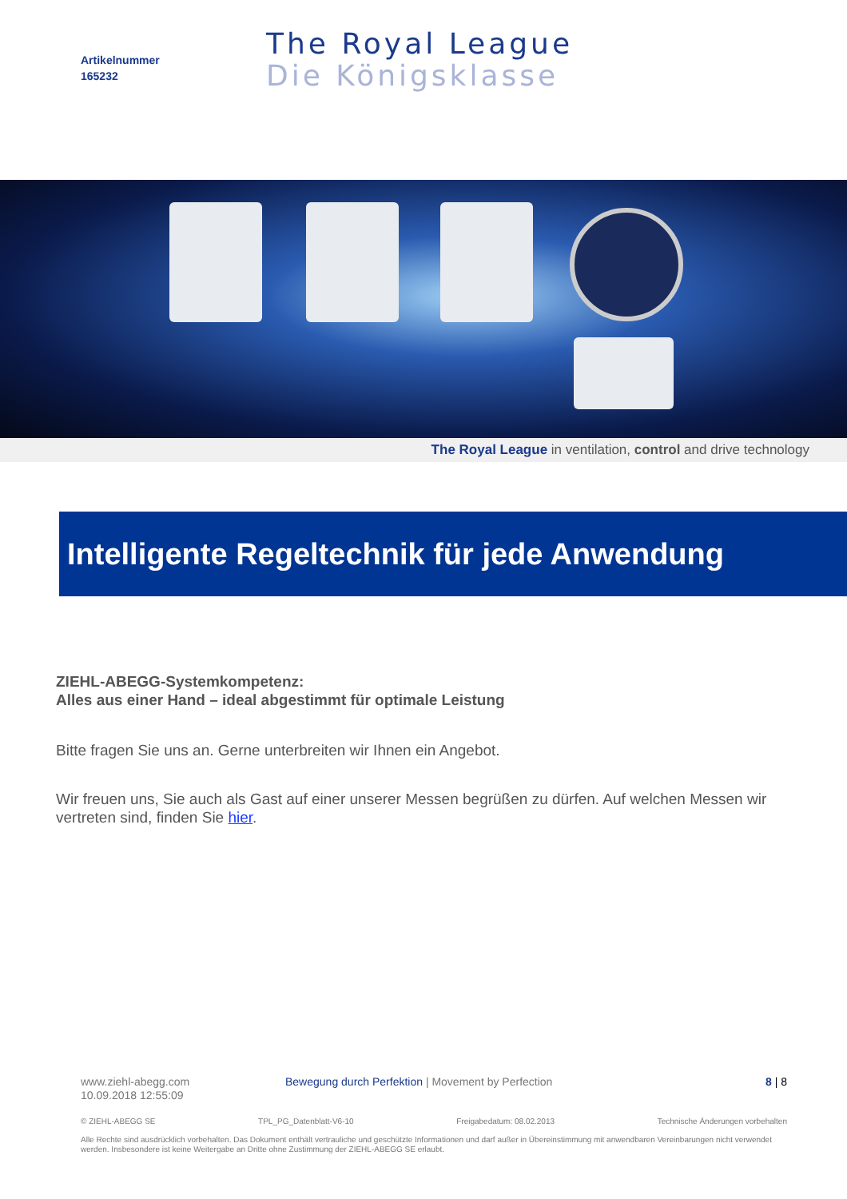Artikelnummer
165232
The Royal League
Die Königsklasse
The Royal League in ventilation, control and drive technology
Intelligente Regeltechnik für jede Anwendung
ZIEHL-ABEGG-Systemkompetenz:
Alles aus einer Hand – ideal abgestimmt für optimale Leistung
Bitte fragen Sie uns an. Gerne unterbreiten wir Ihnen ein Angebot.
Wir freuen uns, Sie auch als Gast auf einer unserer Messen begrüßen zu dürfen. Auf welchen Messen wir vertreten sind, finden Sie hier.
www.ziehl-abegg.com
10.09.2018 12:55:09
Bewegung durch Perfektion | Movement by Perfection
8 | 8
© ZIEHL-ABEGG SE TPL_PG_Datenblatt-V6-10 Freigabedatum: 08.02.2013 Technische Änderungen vorbehalten
Alle Rechte sind ausdrücklich vorbehalten. Das Dokument enthält vertrauliche und geschützte Informationen und darf außer in Übereinstimmung mit anwendbaren Vereinbarungen nicht verwendet werden. Insbesondere ist keine Weitergabe an Dritte ohne Zustimmung der ZIEHL-ABEGG SE erlaubt.